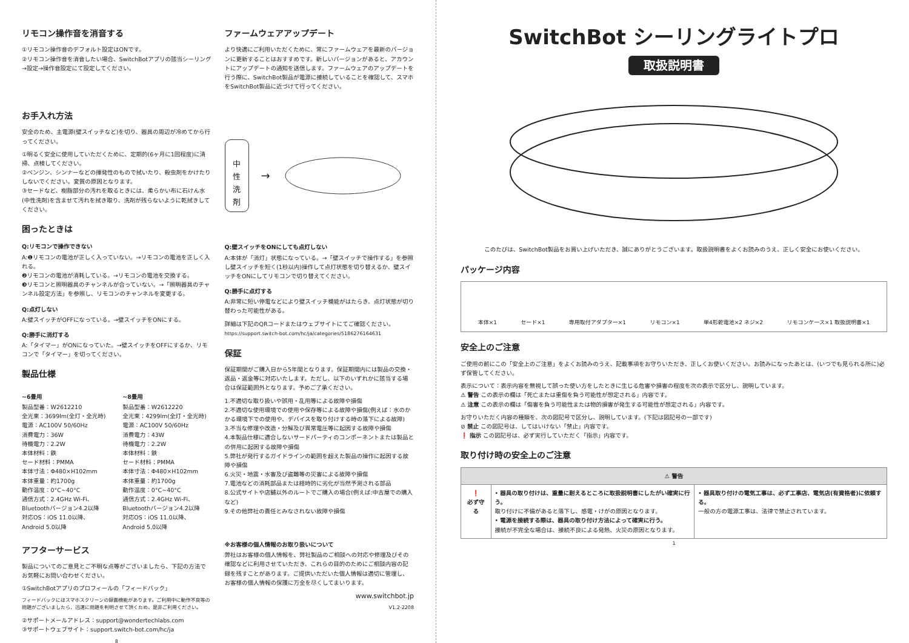リモコン操作音を消音する
①リモコン操作音のデフォルト設定はONです。
②リモコン操作音を消音したい場合、SwitchBotアプリの該当シーリング→設定→操作音設定にて設定してください。
お手入れ方法
安全のため、主電源(壁スイッチなど)を切り、器具の周辺が冷めてから行ってください。
①明るく安全に使用していただくために、定期的(6ヶ月に1回程度)に清掃、点検してください。
②ベンジン、シンナーなどの揮発性のもので拭いたり、殺虫剤をかけたりしないでください。変質の原因となります。
③セードなど、樹脂部分の汚れを取るときには、柔らかい布に石けん水(中性洗剤)を含ませて汚れを拭き取り、洗剤が残らないように乾拭きしてください。
困ったときは
Q:リモコンで操作できない
A:❶リモコンの電池が正しく入っていない。→リモコンの電池を正しく入れる。
❷リモコンの電池が消耗している。→リモコンの電池を交換する。
❸リモコンと照明器具のチャンネルが合っていない。→「照明器具のチャンネル設定方法」を参照し、リモコンのチャンネルを変更する。
Q:点灯しない
A:壁スイッチがOFFになっている。→壁スイッチをONにする。
Q:勝手に消灯する
A:「タイマー」がONになっていた。→壁スイッチをOFFにするか、リモコンで「タイマー」を切ってください。
製品仕様
~6畳用
製品型番：W2612210
全光束：3699lm(全灯・全光時)
電源：AC100V 50/60Hz
消費電力：36W
待機電力：2.2W
本体材料：鉄
セード材料：PMMA
本体寸法：Φ480×H102mm
本体重量：約1700g
動作温度：0°C~40°C
通信方式：2.4GHz Wi-Fi、Bluetoothバージョン4.2以降
対応OS：iOS 11.0以降、Android 5.0以降
~8畳用
製品型番：W2612220
全光束：4299lm(全灯・全光時)
電源：AC100V 50/60Hz
消費電力：43W
待機電力：2.2W
本体材料：鉄
セード材料：PMMA
本体寸法：Φ480×H102mm
本体重量：約1700g
動作温度：0°C~40°C
通信方式：2.4GHz Wi-Fi、Bluetoothバージョン4.2以降
対応OS：iOS 11.0以降、Android 5.0以降
アフターサービス
製品についてのご意見とご不明な点等がございましたら、下記の方法でお気軽にお問い合わせください。
①SwitchBotアプリのプロフィールの「フィードバック」
フィードバックにはスマホスクリーンの録画機能があります。ご利用中に動作不良等の問題がございましたら、迅速に問題を判明させて頂くため、是非ご利用ください。
②サポートメールアドレス：support@wondertechlabs.com
③サポートウェブサイト：support.switch-bot.com/hc/ja
8
ファームウェアアップデート
より快適にご利用いただくために、常にファームウェアを最新のバージョンに更新することはおすすめです。新しいバージョンがあると、アカウントにアップデートの通知を送信します。ファームウェアのアップデートを行う際に、SwitchBot製品が電源に接続していることを確認して、スマホをSwitchBot製品に近づけて行ってください。
中
性
洗
剤
→
Q:壁スイッチをONにしても点灯しない
A:本体が「消灯」状態になっている。→「壁スイッチで操作する」を参照し壁スイッチを短く(1秒以内)操作して点灯状態を切り替えるか、壁スイッチをONにしてリモコンで切り替えてください。
Q:勝手に点灯する
A:非常に短い停電などにより壁スイッチ機能がはたらき、点灯状態が切り替わった可能性がある。
詳細は下記のQRコードまたはウェブサイトにてご確認ください。
https://support.switch-bot.com/hc/ja/categories/5186276164631
保証
保証期間がご購入日から5年間となります。保証期間内には製品の交換・返品・返金等に対応いたします。ただし、以下のいずれかに該当する場合は保証範囲外となります。予めご了承ください。
1.不適切な取り扱いや誤用・乱用等による故障や損傷
2.不適切な使用環境での使用や保存等による故障や損傷(例えば：水のかかる環境下での使用や、デバイスを取り付けする時の落下による故障)
3.不当な修理や改造・分解及び異常電圧等に起因する故障や損傷
4.本製品仕様に適合しないサードパーティのコンポーネントまたは製品との併用に起因する故障や損傷
5.弊社が発行するガイドラインの範囲を超えた製品の操作に起因する故障や損傷
6.火災・地震・水害及び盗難等の災害による故障や損傷
7.電池などの消耗部品または経時的に劣化が当然予測される部品
8.公式サイトや店舗以外のルートでご購入の場合(例えば:中古屋での購入など)
9.その他弊社の責任とみなされない故障や損傷
※お客様の個人情報のお取り扱いについて
弊社はお客様の個人情報を、弊社製品のご相談への対応や修理及びその確認などに利用させていただき、これらの目的のためにご相談内容の記録を残すことがあります。ご提供いただいた個人情報は適切に管理し、お客様の個人情報の保護に万全を尽くしてまいります。
www.switchbot.jp
V1.2-2208
SwitchBot シーリングライトプロ
取扱説明書
このたびは、SwitchBot製品をお買い上げいただき、誠にありがとうございます。取扱説明書をよくお読みのうえ、正しく安全にお使いください。
パッケージ内容
本体×1 セード×1 専用取付アダプター×1 リモコン×1 単4形乾電池×2 ネジ×2 リモコンケース×1 取扱説明書×1
安全上のご注意
ご使用の前にこの「安全上のご注意」をよくお読みのうえ、記載事項をお守りいただき、正しくお使いください。お読みになったあとは、(いつでも見られる所に)必ず保管してください。
表示について：表示内容を無視して誤った使い方をしたときに生じる危害や損害の程度を次の表示で区分し、説明しています。
⚠ 警告 この表示の欄は「死亡または重傷を負う可能性が想定される」内容です。
⚠ 注意 この表示の欄は「傷害を負う可能性または物的損害が発生する可能性が想定される」内容です。
お守りいただく内容の種類を、次の図記号で区分し、説明しています。(下記は図記号の一部です)
⊘ 禁止 この図記号は、してはいけない「禁止」内容です。
❗ 指示 この図記号は、必ず実行していただく「指示」内容です。
取り付け時の安全上のご注意
| ⚠ 警告 | | |
| --- | --- | --- |
| ❗ 必ず守る | • 器具の取り付けは、重量に耐えるところに取扱説明書にしたがい確実に行う。 取り付けに不備があると落下し、感電・けがの原因となります。 • 電源を接続する際は、器具の取り付け方法によって確実に行う。 接続が不完全な場合は、接続不良による発熱、火災の原因となります。 | • 器具取り付けの電気工事は、必ず工事店、電気店(有資格者)に依頼する。 一般の方の電源工事は、法律で禁止されています。 |
1